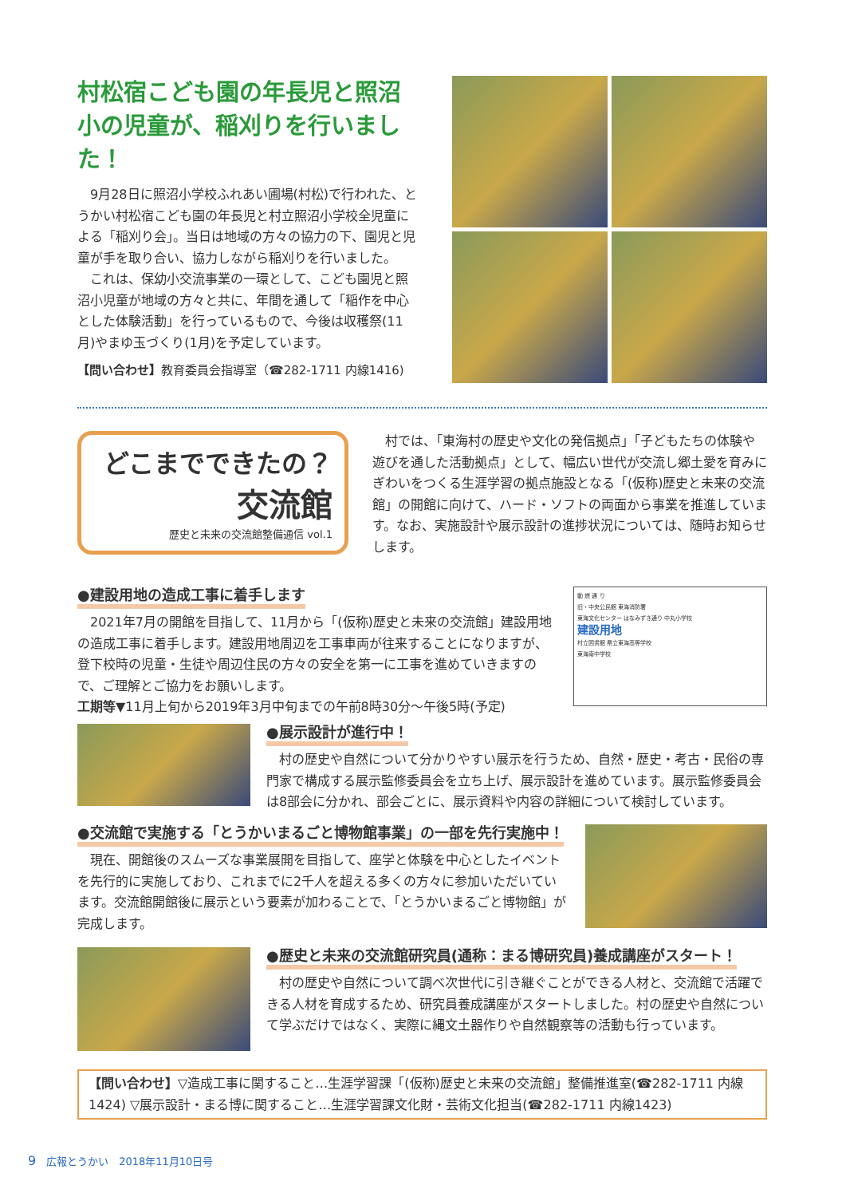村松宿こども園の年長児と照沼小の児童が、稲刈りを行いました！
　9月28日に照沼小学校ふれあい圃場(村松)で行われた、とうかい村松宿こども園の年長児と村立照沼小学校全児童による「稲刈り会」。当日は地域の方々の協力の下、園児と児童が手を取り合い、協力しながら稲刈りを行いました。
　これは、保幼小交流事業の一環として、こども園児と照沼小児童が地域の方々と共に、年間を通して「稲作を中心とした体験活動」を行っているもので、今後は収穫祭(11月)やまゆ玉づくり(1月)を予定しています。
【問い合わせ】教育委員会指導室（☎282-1711 内線1416)
どこまでできたの？
交流館
歴史と未来の交流館整備通信 vol.1
　村では、「東海村の歴史や文化の発信拠点」「子どもたちの体験や遊びを通した活動拠点」として、幅広い世代が交流し郷土愛を育みにぎわいをつくる生涯学習の拠点施設となる「(仮称)歴史と未来の交流館」の開館に向けて、ハード・ソフトの両面から事業を推進しています。なお、実施設計や展示設計の進捗状況については、随時お知らせします。
●建設用地の造成工事に着手します
　2021年7月の開館を目指して、11月から「(仮称)歴史と未来の交流館」建設用地の造成工事に着手します。建設用地周辺を工事車両が往来することになりますが、登下校時の児童・生徒や周辺住民の方々の安全を第一に工事を進めていきますので、ご理解とご協力をお願いします。
工期等▼11月上旬から2019年3月中旬までの午前8時30分～午後5時(予定)
動 燃 通 り
旧・中央公民館 東海消防署
東海文化センター はなみずき通り 中丸小学校
建設用地
村立図書館 県立東海高等学校
東海南中学校
●展示設計が進行中！
　村の歴史や自然について分かりやすい展示を行うため、自然・歴史・考古・民俗の専門家で構成する展示監修委員会を立ち上げ、展示設計を進めています。展示監修委員会は8部会に分かれ、部会ごとに、展示資料や内容の詳細について検討しています。
●交流館で実施する「とうかいまるごと博物館事業」の一部を先行実施中！
　現在、開館後のスムーズな事業展開を目指して、座学と体験を中心としたイベントを先行的に実施しており、これまでに2千人を超える多くの方々に参加いただいています。交流館開館後に展示という要素が加わることで、「とうかいまるごと博物館」が完成します。
●歴史と未来の交流館研究員(通称：まる博研究員)養成講座がスタート！
　村の歴史や自然について調べ次世代に引き継ぐことができる人材と、交流館で活躍できる人材を育成するため、研究員養成講座がスタートしました。村の歴史や自然について学ぶだけではなく、実際に縄文土器作りや自然観察等の活動も行っています。
【問い合わせ】▽造成工事に関すること…生涯学習課「(仮称)歴史と未来の交流館」整備推進室(☎282-1711 内線1424) ▽展示設計・まる博に関すること…生涯学習課文化財・芸術文化担当(☎282-1711 内線1423)
9　広報とうかい　2018年11月10日号